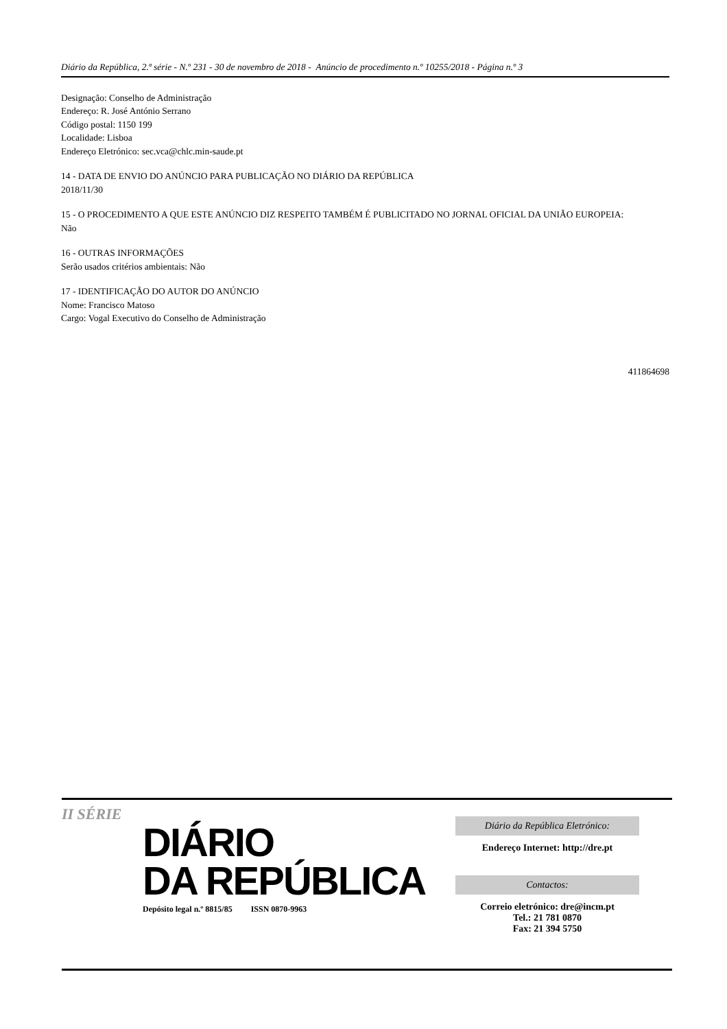Diário da República, 2.ª série - N.º 231 - 30 de novembro de 2018 - Anúncio de procedimento n.º 10255/2018 - Página n.º 3
Designação: Conselho de Administração
Endereço: R. José António Serrano
Código postal: 1150 199
Localidade: Lisboa
Endereço Eletrónico: sec.vca@chlc.min-saude.pt
14 - DATA DE ENVIO DO ANÚNCIO PARA PUBLICAÇÃO NO DIÁRIO DA REPÚBLICA
2018/11/30
15 - O PROCEDIMENTO A QUE ESTE ANÚNCIO DIZ RESPEITO TAMBÉM É PUBLICITADO NO JORNAL OFICIAL DA UNIÃO EUROPEIA:
Não
16 - OUTRAS INFORMAÇÕES
Serão usados critérios ambientais: Não
17 - IDENTIFICAÇÃO DO AUTOR DO ANÚNCIO
Nome: Francisco Matoso
Cargo: Vogal Executivo do Conselho de Administração
411864698
II SÉRIE
DIÁRIO
DA REPÚBLICA
Depósito legal n.º 8815/85 ISSN 0870-9963
Diário da República Eletrónico:
Endereço Internet: http://dre.pt
Contactos:
Correio eletrónico: dre@incm.pt
Tel.: 21 781 0870
Fax: 21 394 5750